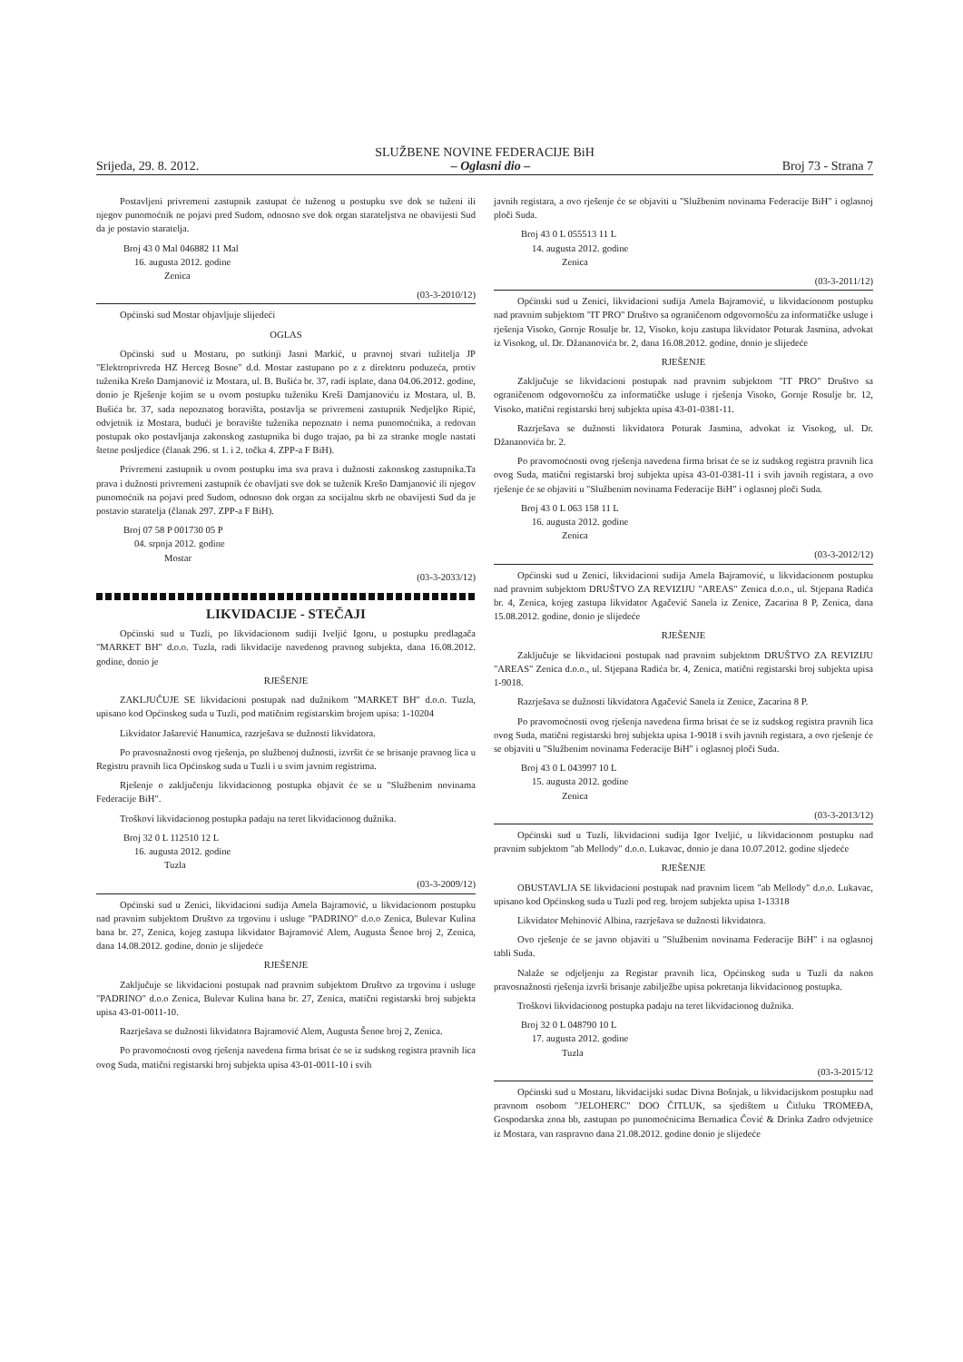SLUŽBENE NOVINE FEDERACIJE BiH
Srijeda, 29. 8. 2012. – Oglasni dio – Broj 73 - Strana 7
Postavljeni privremeni zastupnik zastupat će tuženog u postupku sve dok se tuženi ili njegov punomoćnik ne pojavi pred Sudom, odnosno sve dok organ starateljstva ne obavijesti Sud da je postavio staratelja.
Broj 43 0 Mal 046882 11 Mal
16. augusta 2012. godine
Zenica
(03-3-2010/12)
Općinski sud Mostar objavljuje slijedeći
OGLAS
Općinski sud u Mostaru, po sutkinji Jasni Markić, u pravnoj stvari tužitelja JP "Elektroprivreda HZ Herceg Bosne" d.d. Mostar zastupano po z z direktoru poduzeća, protiv tuženika Krešo Damjanović iz Mostara, ul. B. Bušića br. 37, radi isplate, dana 04.06.2012. godine, donio je Rješenje kojim se u ovom postupku tuženiku Kreši Damjanoviću iz Mostara, ul. B. Bušića br. 37, sada nepoznatog boravišta, postavlja se privremeni zastupnik Nedjeljko Ripić, odvjetnik iz Mostara, budući je boravište tuženika nepoznato i nema punomoćnika, a redovan postupak oko postavljanja zakonskog zastupnika bi dugo trajao, pa bi za stranke mogle nastati štetne posljedice (članak 296. st 1. i 2. točka 4. ZPP-a F BiH).
Privremeni zastupnik u ovom postupku ima sva prava i dužnosti zakonskog zastupnika.Ta prava i dužnosti privremeni zastupnik će obavljati sve dok se tuženik Krešo Damjanović ili njegov punomoćnik na pojavi pred Sudom, odnosno dok organ za socijalnu skrb ne obavijesti Sud da je postavio staratelja (članak 297. ZPP-a F BiH).
Broj 07 58 P 001730 05 P
04. srpnja 2012. godine
Mostar
(03-3-2033/12)
LIKVIDACIJE - STEČAJI
Općinski sud u Tuzli, po likvidacionom sudiji Iveljić Igoru, u postupku predlagača "MARKET BH" d.o.o. Tuzla, radi likvidacije navedenog pravnog subjekta, dana 16.08.2012. godine, donio je
RJEŠENJE
ZAKLJUČUJE SE likvidacioni postupak nad dužnikom "MARKET BH" d.o.o. Tuzla, upisano kod Općinskog suda u Tuzli, pod matičnim registarskim brojem upisa: 1-10204
Likvidator Jašarević Hanumica, razrješava se dužnosti likvidatora.
Po pravosnažnosti ovog rješenja, po službenoj dužnosti, izvršit će se brisanje pravnog lica u Registru pravnih lica Općinskog suda u Tuzli i u svim javnim registrima.
Rješenje o zaključenju likvidacionog postupka objavit će se u "Službenim novinama Federacije BiH".
Troškovi likvidacionog postupka padaju na teret likvidacionog dužnika.
Broj 32 0 L 112510 12 L
16. augusta 2012. godine
Tuzla
(03-3-2009/12)
Općinski sud u Zenici, likvidacioni sudija Amela Bajramović, u likvidacionom postupku nad pravnim subjektom Društvo za trgovinu i usluge "PADRINO" d.o.o Zenica, Bulevar Kulina bana br. 27, Zenica, kojeg zastupa likvidator Bajramović Alem, Augusta Šenoe broj 2, Zenica, dana 14.08.2012. godine, donio je slijedeće
RJEŠENJE
Zaključuje se likvidacioni postupak nad pravnim subjektom Društvo za trgovinu i usluge "PADRINO" d.o.o Zenica, Bulevar Kulina bana br. 27, Zenica, matični registarski broj subjekta upisa 43-01-0011-10.
Razrješava se dužnosti likvidatora Bajramović Alem, Augusta Šenoe broj 2, Zenica.
Po pravomoćnosti ovog rješenja navedena firma brisat će se iz sudskog registra pravnih lica ovog Suda, matični registarski broj subjekta upisa 43-01-0011-10 i svih
javnih registara, a ovo rješenje će se objaviti u "Službenim novinama Federacije BiH" i oglasnoj ploči Suda.
Broj 43 0 L 055513 11 L
14. augusta 2012. godine
Zenica
(03-3-2011/12)
Općinski sud u Zenici, likvidacioni sudija Amela Bajramović, u likvidacionom postupku nad pravnim subjektom "IT PRO" Društvo sa ograničenom odgovornošću za informatičke usluge i rješenja Visoko, Gornje Rosulje br. 12, Visoko, koju zastupa likvidator Poturak Jasmina, advokat iz Visokog, ul. Dr. Džananovića br. 2, dana 16.08.2012. godine, donio je slijedeće
RJEŠENJE
Zaključuje se likvidacioni postupak nad pravnim subjektom "IT PRO" Društvo sa ograničenom odgovornošću za informatičke usluge i rješenja Visoko, Gornje Rosulje br. 12, Visoko, matični registarski broj subjekta upisa 43-01-0381-11.
Razrješava se dužnosti likvidatora Poturak Jasmina, advokat iz Visokog, ul. Dr. Džananovića br. 2.
Po pravomoćnosti ovog rješenja navedena firma brisat će se iz sudskog registra pravnih lica ovog Suda, matični registarski broj subjekta upisa 43-01-0381-11 i svih javnih registara, a ovo rješenje će se objaviti u "Službenim novinama Federacije BiH" i oglasnoj ploči Suda.
Broj 43 0 L 063 158 11 L
16. augusta 2012. godine
Zenica
(03-3-2012/12)
Općinski sud u Zenici, likvidacioni sudija Amela Bajramović, u likvidacionom postupku nad pravnim subjektom DRUŠTVO ZA REVIZIJU "AREAS" Zenica d.o.o., ul. Stjepana Radića br. 4, Zenica, kojeg zastupa likvidator Agačević Sanela iz Zenice, Zacarina 8 P, Zenica, dana 15.08.2012. godine, donio je slijedeće
RJEŠENJE
Zaključuje se likvidacioni postupak nad pravnim subjektom DRUŠTVO ZA REVIZIJU "AREAS" Zenica d.o.o., ul. Stjepana Radića br. 4, Zenica, matični registarski broj subjekta upisa 1-9018.
Razrješava se dužnosti likvidatora Agačević Sanela iz Zenice, Zacarina 8 P.
Po pravomoćnosti ovog rješenja navedena firma brisat će se iz sudskog registra pravnih lica ovog Suda, matični registarski broj subjekta upisa 1-9018 i svih javnih registara, a ovo rješenje će se objaviti u "Službenim novinama Federacije BiH" i oglasnoj ploči Suda.
Broj 43 0 L 043997 10 L
15. augusta 2012. godine
Zenica
(03-3-2013/12)
Općinski sud u Tuzli, likvidacioni sudija Igor Iveljić, u likvidacionom postupku nad pravnim subjektom "ab Mellody" d.o.o. Lukavac, donio je dana 10.07.2012. godine sljedeće
RJEŠENJE
OBUSTAVLJA SE likvidacioni postupak nad pravnim licem "ab Mellody" d.o.o. Lukavac, upisano kod Općinskog suda u Tuzli pod reg. brojem subjekta upisa 1-13318
Likvidator Mehinović Albina, razrješava se dužnosti likvidatora.
Ovo rješenje će se javno objaviti u "Službenim novinama Federacije BiH" i na oglasnoj tabli Suda.
Nalaže se odjeljenju za Registar pravnih lica, Općinskog suda u Tuzli da nakon pravosnažnosti rješenja izvrši brisanje zabilježbe upisa pokretanja likvidacionog postupka.
Troškovi likvidacionog postupka padaju na teret likvidacionog dužnika.
Broj 32 0 L 048790 10 L
17. augusta 2012. godine
Tuzla
(03-3-2015/12
Općinski sud u Mostaru, likvidacijski sudac Divna Bošnjak, u likvidacijskom postupku nad pravnom osobom "JELOHERC" DOO ČITLUK, sa sjedištem u Čitluku TROMEĐA, Gospodarska zona bb, zastupan po punomoćnicima Bernadica Čović & Drinka Zadro odvjetnice iz Mostara, van raspravno dana 21.08.2012. godine donio je slijedeće